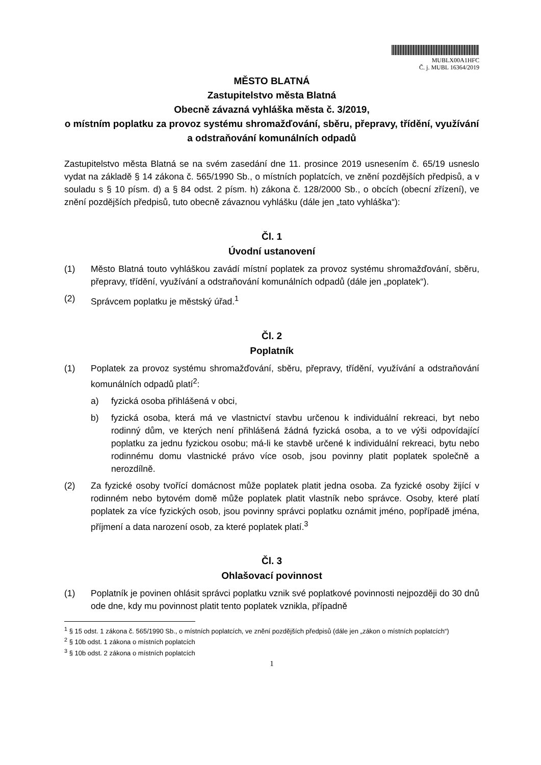MUBLX00A1HFC
Č. j. MUBL 16364/2019
MĚSTO BLATNÁ
Zastupitelstvo města Blatná
Obecně závazná vyhláška města č. 3/2019,
o místním poplatku za provoz systému shromažďování, sběru, přepravy, třídění, využívání a odstraňování komunálních odpadů
Zastupitelstvo města Blatná se na svém zasedání dne 11. prosince 2019 usnesením č. 65/19 usneslo vydat na základě § 14 zákona č. 565/1990 Sb., o místních poplatcích, ve znění pozdějších předpisů, a v souladu s § 10 písm. d) a § 84 odst. 2 písm. h) zákona č. 128/2000 Sb., o obcích (obecní zřízení), ve znění pozdějších předpisů, tuto obecně závaznou vyhlášku (dále jen „tato vyhláška“):
Čl. 1
Úvodní ustanovení
(1) Město Blatná touto vyhláškou zavádí místní poplatek za provoz systému shromažďování, sběru, přepravy, třídění, využívání a odstraňování komunálních odpadů (dále jen „poplatek“).
(2) Správcem poplatku je městský úřad.<sup>1</sup>
Čl. 2
Poplatník
(1) Poplatek za provoz systému shromažďování, sběru, přepravy, třídění, využívání a odstraňování komunálních odpadů platí<sup>2</sup>:
a) fyzická osoba přihlášená v obci,
b) fyzická osoba, která má ve vlastnictví stavbu určenou k individuální rekreaci, byt nebo rodinný dům, ve kterých není přihlášená žádná fyzická osoba, a to ve výši odpovídající poplatku za jednu fyzickou osobu; má-li ke stavbě určené k individuální rekreaci, bytu nebo rodinnému domu vlastnické právo více osob, jsou povinny platit poplatek společně a nerozdílně.
(2) Za fyzické osoby tvořící domácnost může poplatek platit jedna osoba. Za fyzické osoby žijící v rodinném nebo bytovém domě může poplatek platit vlastník nebo správce. Osoby, které platí poplatek za více fyzických osob, jsou povinny správci poplatku oznámit jméno, popřípadě jména, příjmení a data narození osob, za které poplatek platí.<sup>3</sup>
Čl. 3
Ohlašovací povinnost
(1) Poplatník je povinen ohlásit správci poplatku vznik své poplatkové povinnosti nejpozději do 30 dnů ode dne, kdy mu povinnost platit tento poplatek vznikla, případně
<sup>1</sup> § 15 odst. 1 zákona č. 565/1990 Sb., o místních poplatcích, ve znění pozdějších předpisů (dále jen „zákon o místních poplatcích“)
<sup>2</sup> § 10b odst. 1 zákona o místních poplatcích
<sup>3</sup> § 10b odst. 2 zákona o místních poplatcích
1